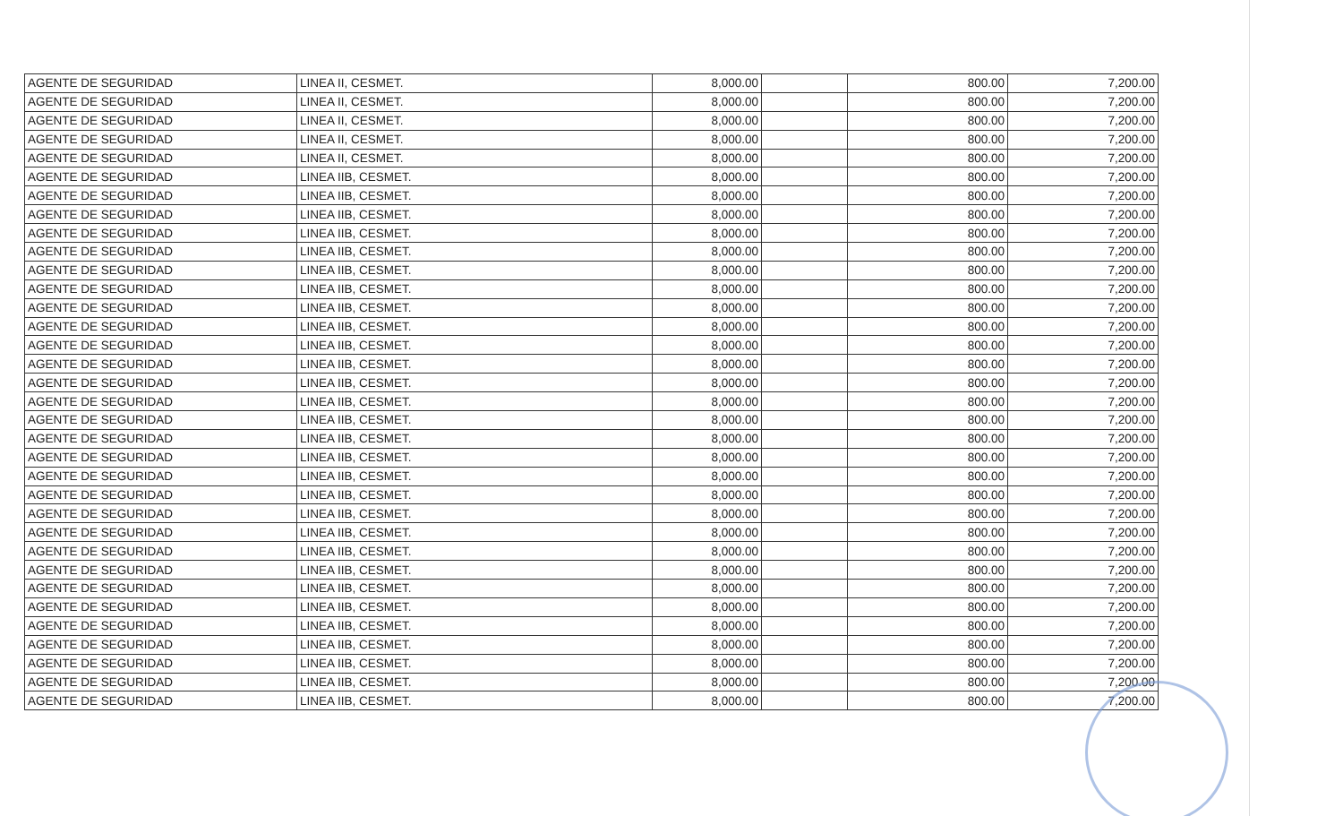| AGENTE DE SEGURIDAD | LINEA II, CESMET. | 8,000.00 | | 800.00 | 7,200.00 |
| AGENTE DE SEGURIDAD | LINEA II, CESMET. | 8,000.00 | | 800.00 | 7,200.00 |
| AGENTE DE SEGURIDAD | LINEA II, CESMET. | 8,000.00 | | 800.00 | 7,200.00 |
| AGENTE DE SEGURIDAD | LINEA II, CESMET. | 8,000.00 | | 800.00 | 7,200.00 |
| AGENTE DE SEGURIDAD | LINEA II, CESMET. | 8,000.00 | | 800.00 | 7,200.00 |
| AGENTE DE SEGURIDAD | LINEA IIB, CESMET. | 8,000.00 | | 800.00 | 7,200.00 |
| AGENTE DE SEGURIDAD | LINEA IIB, CESMET. | 8,000.00 | | 800.00 | 7,200.00 |
| AGENTE DE SEGURIDAD | LINEA IIB, CESMET. | 8,000.00 | | 800.00 | 7,200.00 |
| AGENTE DE SEGURIDAD | LINEA IIB, CESMET. | 8,000.00 | | 800.00 | 7,200.00 |
| AGENTE DE SEGURIDAD | LINEA IIB, CESMET. | 8,000.00 | | 800.00 | 7,200.00 |
| AGENTE DE SEGURIDAD | LINEA IIB, CESMET. | 8,000.00 | | 800.00 | 7,200.00 |
| AGENTE DE SEGURIDAD | LINEA IIB, CESMET. | 8,000.00 | | 800.00 | 7,200.00 |
| AGENTE DE SEGURIDAD | LINEA IIB, CESMET. | 8,000.00 | | 800.00 | 7,200.00 |
| AGENTE DE SEGURIDAD | LINEA IIB, CESMET. | 8,000.00 | | 800.00 | 7,200.00 |
| AGENTE DE SEGURIDAD | LINEA IIB, CESMET. | 8,000.00 | | 800.00 | 7,200.00 |
| AGENTE DE SEGURIDAD | LINEA IIB, CESMET. | 8,000.00 | | 800.00 | 7,200.00 |
| AGENTE DE SEGURIDAD | LINEA IIB, CESMET. | 8,000.00 | | 800.00 | 7,200.00 |
| AGENTE DE SEGURIDAD | LINEA IIB, CESMET. | 8,000.00 | | 800.00 | 7,200.00 |
| AGENTE DE SEGURIDAD | LINEA IIB, CESMET. | 8,000.00 | | 800.00 | 7,200.00 |
| AGENTE DE SEGURIDAD | LINEA IIB, CESMET. | 8,000.00 | | 800.00 | 7,200.00 |
| AGENTE DE SEGURIDAD | LINEA IIB, CESMET. | 8,000.00 | | 800.00 | 7,200.00 |
| AGENTE DE SEGURIDAD | LINEA IIB, CESMET. | 8,000.00 | | 800.00 | 7,200.00 |
| AGENTE DE SEGURIDAD | LINEA IIB, CESMET. | 8,000.00 | | 800.00 | 7,200.00 |
| AGENTE DE SEGURIDAD | LINEA IIB, CESMET. | 8,000.00 | | 800.00 | 7,200.00 |
| AGENTE DE SEGURIDAD | LINEA IIB, CESMET. | 8,000.00 | | 800.00 | 7,200.00 |
| AGENTE DE SEGURIDAD | LINEA IIB, CESMET. | 8,000.00 | | 800.00 | 7,200.00 |
| AGENTE DE SEGURIDAD | LINEA IIB, CESMET. | 8,000.00 | | 800.00 | 7,200.00 |
| AGENTE DE SEGURIDAD | LINEA IIB, CESMET. | 8,000.00 | | 800.00 | 7,200.00 |
| AGENTE DE SEGURIDAD | LINEA IIB, CESMET. | 8,000.00 | | 800.00 | 7,200.00 |
| AGENTE DE SEGURIDAD | LINEA IIB, CESMET. | 8,000.00 | | 800.00 | 7,200.00 |
| AGENTE DE SEGURIDAD | LINEA IIB, CESMET. | 8,000.00 | | 800.00 | 7,200.00 |
| AGENTE DE SEGURIDAD | LINEA IIB, CESMET. | 8,000.00 | | 800.00 | 7,200.00 |
| AGENTE DE SEGURIDAD | LINEA IIB, CESMET. | 8,000.00 | | 800.00 | 7,200.00 |
| AGENTE DE SEGURIDAD | LINEA IIB, CESMET. | 8,000.00 | | 800.00 | 7,200.00 |